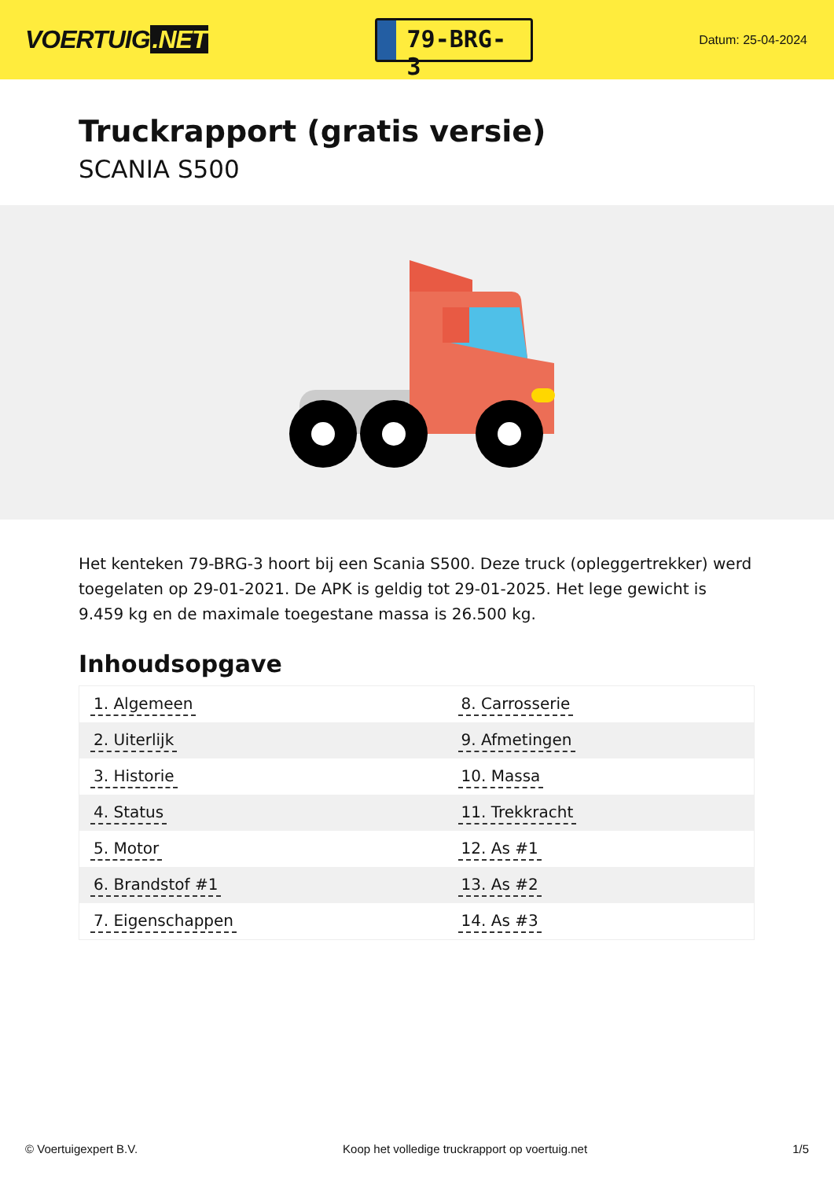VOERTUIG.NET
79-BRG-3
Datum: 25-04-2024
Truckrapport (gratis versie)
SCANIA S500
Het kenteken 79-BRG-3 hoort bij een Scania S500. Deze truck (opleggertrekker) werd toegelaten op 29-01-2021. De APK is geldig tot 29-01-2025. Het lege gewicht is 9.459 kg en de maximale toegestane massa is 26.500 kg.
Inhoudsopgave
| 1. Algemeen | 8. Carrosserie |
| 2. Uiterlijk | 9. Afmetingen |
| 3. Historie | 10. Massa |
| 4. Status | 11. Trekkracht |
| 5. Motor | 12. As #1 |
| 6. Brandstof #1 | 13. As #2 |
| 7. Eigenschappen | 14. As #3 |
© Voertuigexpert B.V. Koop het volledige truckrapport op voertuig.net 1/5